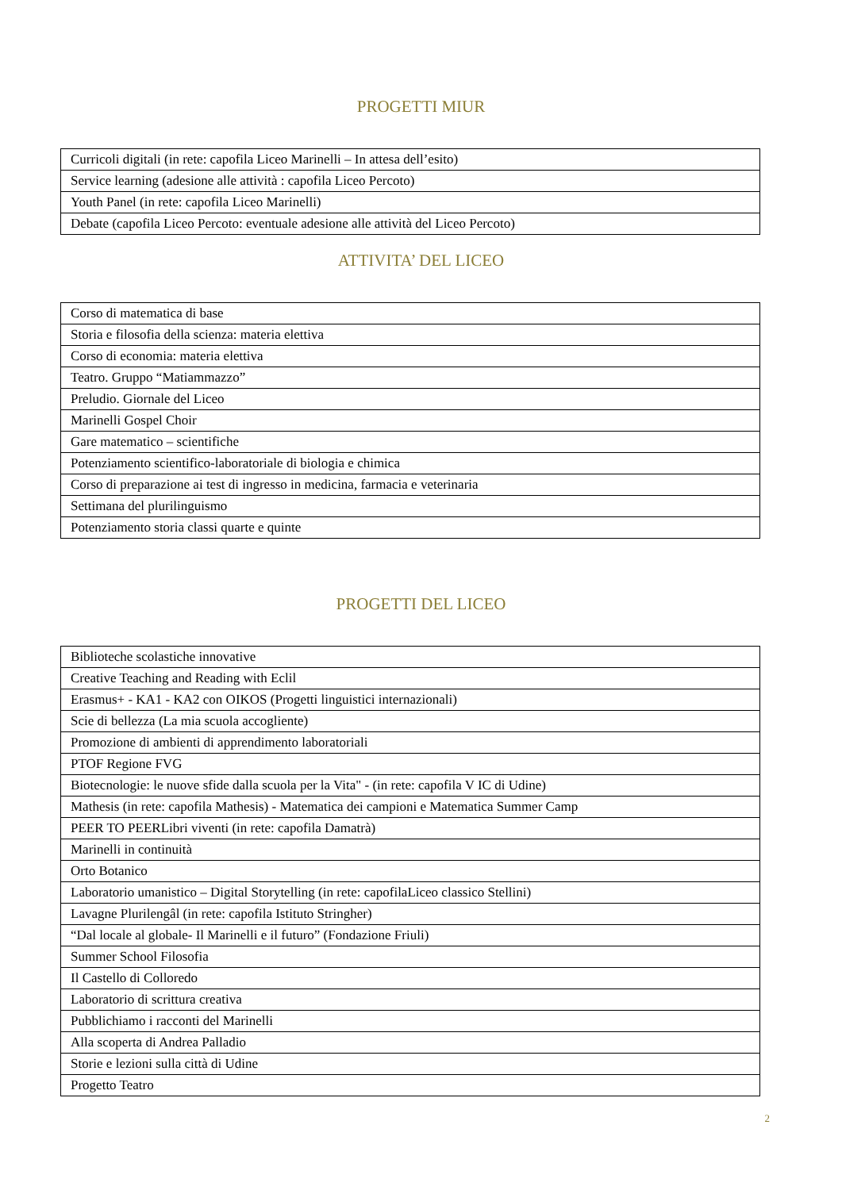PROGETTI MIUR
| Curricoli digitali (in rete: capofila Liceo Marinelli – In attesa dell’esito) |
| Service learning (adesione alle attività : capofila Liceo Percoto) |
| Youth Panel (in rete: capofila Liceo Marinelli) |
| Debate (capofila Liceo Percoto: eventuale adesione alle attività del Liceo Percoto) |
ATTIVITA’ DEL LICEO
| Corso di matematica di base |
| Storia e filosofia della scienza: materia elettiva |
| Corso di economia: materia elettiva |
| Teatro. Gruppo “Matiammazzo” |
| Preludio. Giornale del Liceo |
| Marinelli Gospel Choir |
| Gare matematico – scientifiche |
| Potenziamento scientifico-laboratoriale di biologia e chimica |
| Corso di preparazione ai test di ingresso in medicina, farmacia e veterinaria |
| Settimana del plurilinguismo |
| Potenziamento storia classi quarte e quinte |
PROGETTI DEL LICEO
| Biblioteche scolastiche innovative |
| Creative Teaching and Reading with Eclil |
| Erasmus+ - KA1 - KA2 con OIKOS (Progetti linguistici internazionali) |
| Scie di bellezza (La mia scuola accogliente) |
| Promozione di ambienti di apprendimento laboratoriali |
| PTOF Regione FVG |
| Biotecnologie: le nuove sfide dalla scuola per la Vita" - (in rete: capofila V IC di Udine) |
| Mathesis (in rete: capofila Mathesis) - Matematica dei campioni e Matematica Summer Camp |
| PEER TO PEERLibri viventi (in rete: capofila Damatrà) |
| Marinelli in continuità |
| Orto Botanico |
| Laboratorio umanistico – Digital Storytelling (in rete: capofilaLiceo classico Stellini) |
| Lavagne Plurilengâl (in rete: capofila Istituto Stringher) |
| “Dal locale al globale- Il Marinelli e il futuro” (Fondazione Friuli) |
| Summer School Filosofia |
| Il Castello di Colloredo |
| Laboratorio di scrittura creativa |
| Pubblichiamo i racconti del Marinelli |
| Alla scoperta di Andrea Palladio |
| Storie e lezioni sulla città di Udine |
| Progetto Teatro |
2